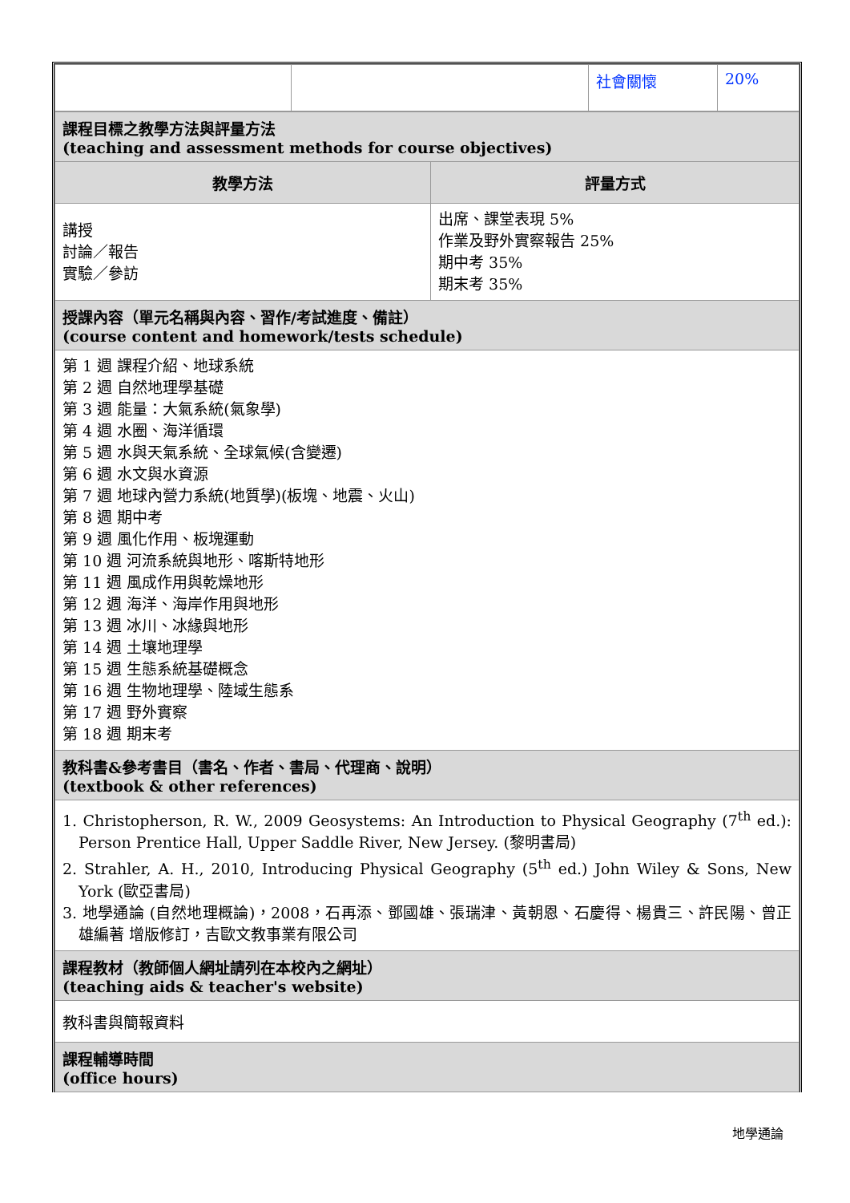| | | 社會關懷 | 20% |
| 課程目標之教學方法與評量方法 (teaching and assessment methods for course objectives) | |
| 教學方法 | 評量方式 |
| 講授 討論／報告 實驗／參訪 | 出席、課堂表現 5% 作業及野外實察報告 25% 期中考 35% 期末考 35% |
| 授課內容（單元名稱與內容、習作/考試進度、備註） (course content and homework/tests schedule) | |
| 第 1 週 課程介紹、地球系統 第 2 週 自然地理學基礎 第 3 週 能量：大氣系統(氣象學) 第 4 週 水圈、海洋循環 第 5 週 水與天氣系統、全球氣候(含變遷) 第 6 週 水文與水資源 第 7 週 地球內營力系統(地質學)(板塊、地震、火山) 第 8 週 期中考 第 9 週 風化作用、板塊運動 第 10 週 河流系統與地形、喀斯特地形 第 11 週 風成作用與乾燥地形 第 12 週 海洋、海岸作用與地形 第 13 週 冰川、冰緣與地形 第 14 週 土壤地理學 第 15 週 生態系統基礎概念 第 16 週 生物地理學、陸域生態系 第 17 週 野外實察 第 18 週 期末考 | |
| 教科書&參考書目（書名、作者、書局、代理商、說明） (textbook & other references) | |
| 1. Christopherson, R. W., 2009 Geosystems: An Introduction to Physical Geography (7<sup>th</sup> ed.): Person Prentice Hall, Upper Saddle River, New Jersey. (黎明書局) 2. Strahler, A. H., 2010, Introducing Physical Geography (5<sup>th</sup> ed.) John Wiley & Sons, New York (歐亞書局) 3. 地學通論 (自然地理概論)，2008，石再添、鄧國雄、張瑞津、黃朝恩、石慶得、楊貴三、許民陽、曾正雄編著 增版修訂，吉歐文教事業有限公司 | |
| 課程教材（教師個人網址請列在本校內之網址） (teaching aids & teacher's website) | |
| 教科書與簡報資料 | |
| 課程輔導時間 (office hours) | |
地學通論